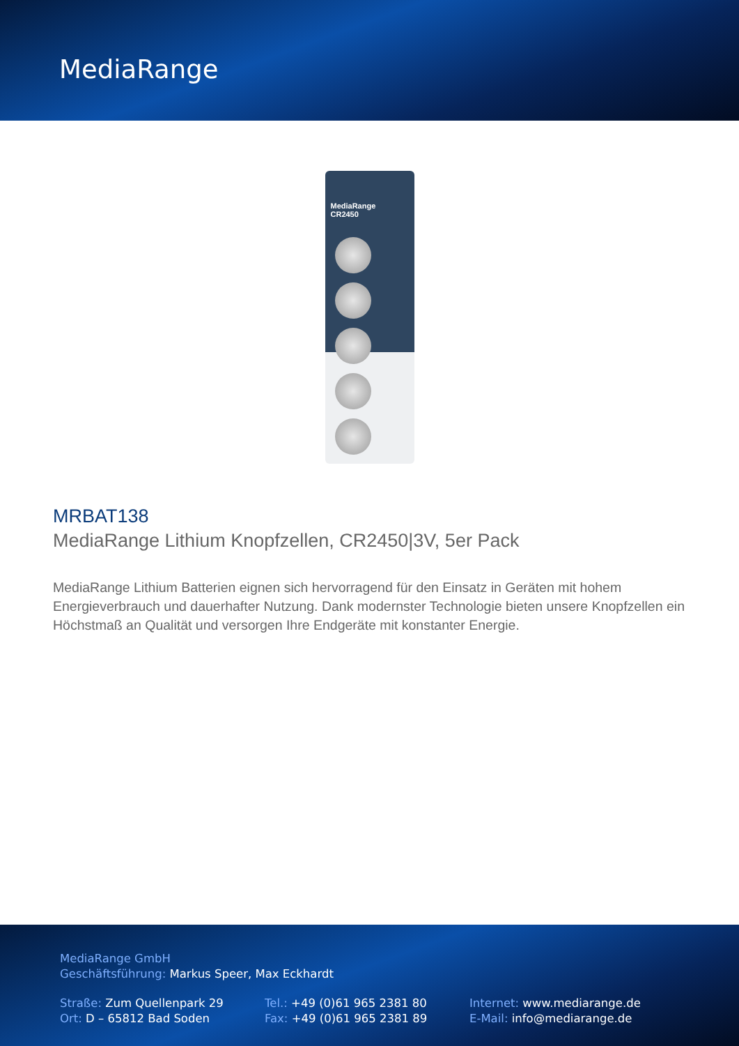MediaRange
MediaRange
CR2450
MRBAT138
MediaRange Lithium Knopfzellen, CR2450|3V, 5er Pack
MediaRange Lithium Batterien eignen sich hervorragend für den Einsatz in Geräten mit hohem Energieverbrauch und dauerhafter Nutzung. Dank modernster Technologie bieten unsere Knopfzellen ein Höchstmaß an Qualität und versorgen Ihre Endgeräte mit konstanter Energie.
MediaRange GmbH
Geschäftsführung: Markus Speer, Max Eckhardt
Straße: Zum Quellenpark 29
Ort: D – 65812 Bad Soden
Tel.: +49 (0)61 965 2381 80
Fax: +49 (0)61 965 2381 89
Internet: www.mediarange.de
E-Mail: info@mediarange.de